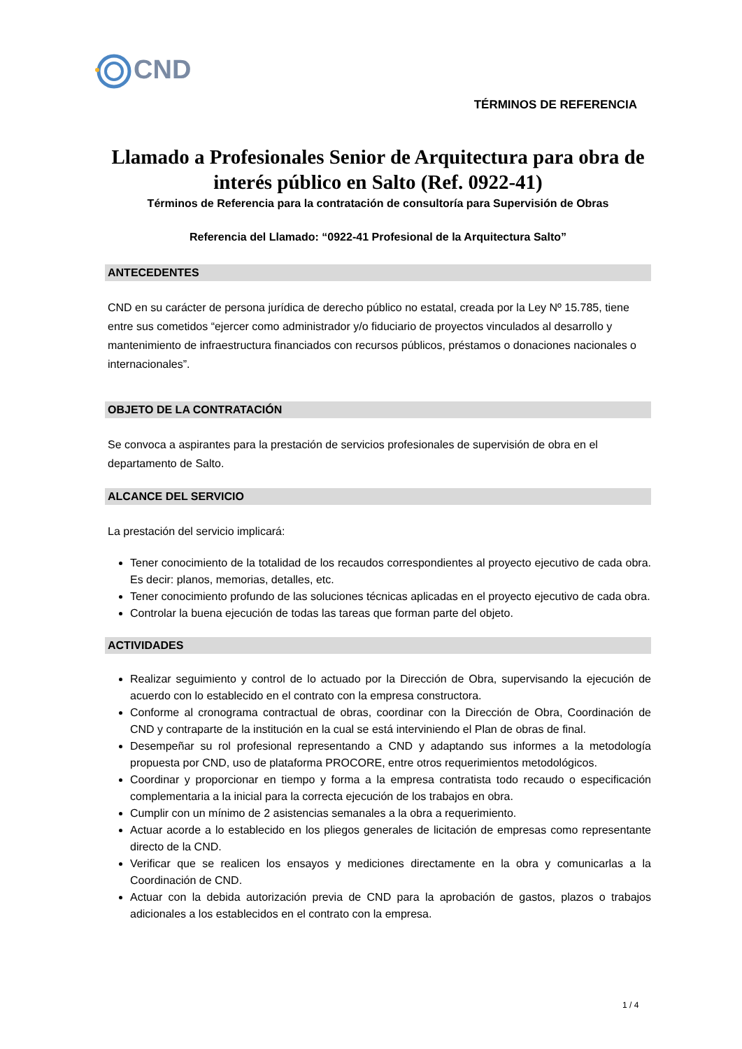CND
TÉRMINOS DE REFERENCIA
Llamado a Profesionales Senior de Arquitectura para obra de interés público en Salto (Ref. 0922-41)
Términos de Referencia para la contratación de consultoría para Supervisión de Obras
Referencia del Llamado: “0922-41 Profesional de la Arquitectura Salto”
ANTECEDENTES
CND en su carácter de persona jurídica de derecho público no estatal, creada por la Ley Nº 15.785, tiene entre sus cometidos “ejercer como administrador y/o fiduciario de proyectos vinculados al desarrollo y mantenimiento de infraestructura financiados con recursos públicos, préstamos o donaciones nacionales o internacionales”.
OBJETO DE LA CONTRATACIÓN
Se convoca a aspirantes para la prestación de servicios profesionales de supervisión de obra en el departamento de Salto.
ALCANCE DEL SERVICIO
La prestación del servicio implicará:
Tener conocimiento de la totalidad de los recaudos correspondientes al proyecto ejecutivo de cada obra. Es decir: planos, memorias, detalles, etc.
Tener conocimiento profundo de las soluciones técnicas aplicadas en el proyecto ejecutivo de cada obra.
Controlar la buena ejecución de todas las tareas que forman parte del objeto.
ACTIVIDADES
Realizar seguimiento y control de lo actuado por la Dirección de Obra, supervisando la ejecución de acuerdo con lo establecido en el contrato con la empresa constructora.
Conforme al cronograma contractual de obras, coordinar con la Dirección de Obra, Coordinación de CND y contraparte de la institución en la cual se está interviniendo el Plan de obras de final.
Desempeñar su rol profesional representando a CND y adaptando sus informes a la metodología propuesta por CND, uso de plataforma PROCORE, entre otros requerimientos metodológicos.
Coordinar y proporcionar en tiempo y forma a la empresa contratista todo recaudo o especificación complementaria a la inicial para la correcta ejecución de los trabajos en obra.
Cumplir con un mínimo de 2 asistencias semanales a la obra a requerimiento.
Actuar acorde a lo establecido en los pliegos generales de licitación de empresas como representante directo de la CND.
Verificar que se realicen los ensayos y mediciones directamente en la obra y comunicarlas a la Coordinación de CND.
Actuar con la debida autorización previa de CND para la aprobación de gastos, plazos o trabajos adicionales a los establecidos en el contrato con la empresa.
1 / 4